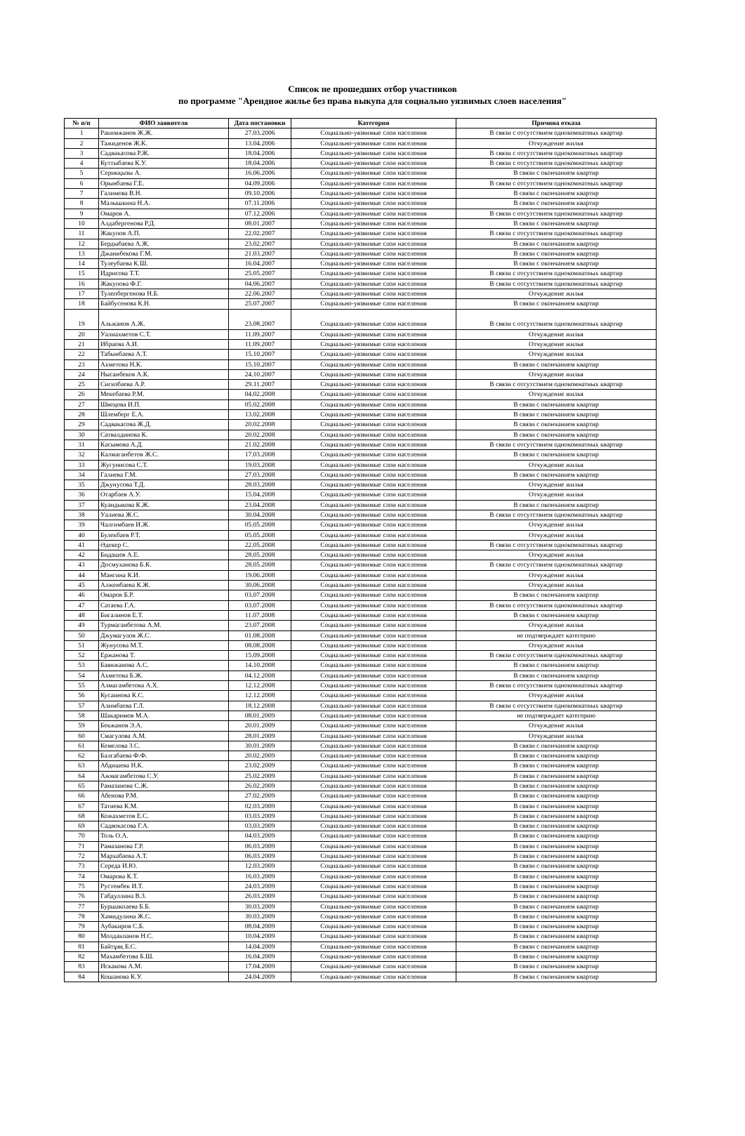Список не прошедших отбор участников
по программе "Арендное жилье без права выкупа для социально уязвимых слоев населения"
| № п/п | ФИО заявителя | Дата постановки | Категория | Причина отказа |
| --- | --- | --- | --- | --- |
| 1 | Ракимжанов Ж.Ж. | 27.03.2006 | Социально-уязвимые слои населения | В связи с отсутствием однокомнатных квартир |
| 2 | Тажиденов Ж.К. | 13.04.2006 | Социально-уязвимые слои населения | Отчуждение жилья |
| 3 | Садвакасова Р.Ж. | 18.04.2006 | Социально-уязвимые слои населения | В связи с отсутствием однокомнатных квартир |
| 4 | Куттыбаева К.У. | 18.04.2006 | Социально-уязвимые слои населения | В связи с отсутствием однокомнатных квартир |
| 5 | Серикқызы А. | 16.06.2006 | Социально-уязвимые слои населения | В связи с окончанием квартир |
| 6 | Орынбаева Г.Е. | 04.09.2006 | Социально-уязвимые слои населения | В связи с отсутствием однокомнатных квартир |
| 7 | Галимова В.Н. | 09.10.2006 | Социально-уязвимые слои населения | В связи с окончанием квартир |
| 8 | Малышкина Н.А. | 07.11.2006 | Социально-уязвимые слои населения | В связи с окончанием квартир |
| 9 | Омаров А. | 07.12.2006 | Социально-уязвимые слои населения | В связи с отсутствием однокомнатных квартир |
| 10 | Алдабергенова Р.Д. | 08.01.2007 | Социально-уязвимые слои населения | В связи с окончанием квартир |
| 11 | Жакупов А.П. | 22.02.2007 | Социально-уязвимые слои населения | В связи с отсутствием однокомнатных квартир |
| 12 | Бердыбаева А.Ж. | 23.02.2007 | Социально-уязвимые слои населения | В связи с окончанием квартир |
| 13 | Джанибекова Г.М. | 21.03.2007 | Социально-уязвимые слои населения | В связи с окончанием квартир |
| 14 | Тулеубаева К.Ш. | 16.04.2007 | Социально-уязвимые слои населения | В связи с окончанием квартир |
| 15 | Идрисова Т.Т. | 25.05.2007 | Социально-уязвимые слои населения | В связи с отсутствием однокомнатных квартир |
| 16 | Жакупова Ф.Г. | 04.06.2007 | Социально-уязвимые слои населения | В связи с отсутствием однокомнатных квартир |
| 17 | Тулепбергенова Н.Б. | 22.06.2007 | Социально-уязвимые слои населения | Отчуждение жилья |
| 18 | Байбусенова К.Н. | 25.07.2007 | Социально-уязвимые слои населения | В связи с окончанием квартир |
| 19 | Альжанов А.Ж. | 23.08.2007 | Социально-уязвимые слои населения | В связи с отсутствием однокомнатных квартир |
| 20 | Уалиахметов С.Т. | 11.09.2007 | Социально-уязвимые слои населения | Отчуждение жилья |
| 21 | Ибраева А.И. | 11.09.2007 | Социально-уязвимые слои населения | Отчуждение жилья |
| 22 | Табынбаева А.Т. | 15.10.2007 | Социально-уязвимые слои населения | Отчуждение жилья |
| 23 | Ахметова Н.К. | 15.10.2007 | Социально-уязвимые слои населения | В связи с окончанием квартир |
| 24 | Нысанбеков А.К. | 24.10.2007 | Социально-уязвимые слои населения | Отчуждение жилья |
| 25 | Сигизбаева А.Р. | 29.11.2007 | Социально-уязвимые слои населения | В связи с отсутствием однокомнатных квартир |
| 26 | Мекебаева Р.М. | 04.02.2008 | Социально-уязвимые слои населения | Отчуждение жилья |
| 27 | Швецова И.П. | 05.02.2008 | Социально-уязвимые слои населения | В связи с окончанием квартир |
| 28 | Шлемберг Е.А. | 13.02.2008 | Социально-уязвимые слои населения | В связи с окончанием квартир |
| 29 | Садвакасова Ж.Д. | 20.02.2008 | Социально-уязвимые слои населения | В связи с окончанием квартир |
| 30 | Сатвалдинова К. | 20.02.2008 | Социально-уязвимые слои населения | В связи с окончанием квартир |
| 31 | Касымова А.Д. | 21.02.2008 | Социально-уязвимые слои населения | В связи с отсутствием однокомнатных квартир |
| 32 | Калмаганбетов Ж.С. | 17.03.2008 | Социально-уязвимые слои населения | В связи с окончанием квартир |
| 33 | Жугунисова С.Т. | 19.03.2008 | Социально-уязвимые слои населения | Отчуждение жилья |
| 34 | Галиева Г.М. | 27.03.2008 | Социально-уязвимые слои населения | В связи с окончанием квартир |
| 35 | Джунусова Т.Д. | 28.03.2008 | Социально-уязвимые слои населения | Отчуждение жилья |
| 36 | Отарбаев А.У. | 15.04.2008 | Социально-уязвимые слои населения | Отчуждение жилья |
| 37 | Куандыкова К.Ж. | 23.04.2008 | Социально-уязвимые слои населения | В связи с окончанием квартир |
| 38 | Уалиева Ж.С. | 30.04.2008 | Социально-уязвимые слои населения | В связи с отсутствием однокомнатных квартир |
| 39 | Чалгимбаев И.Ж. | 05.05.2008 | Социально-уязвимые слои населения | Отчуждение жилья |
| 40 | Булекбаев Р.Т. | 05.05.2008 | Социально-уязвимые слои населения | Отчуждение жилья |
| 41 | Әдекер С. | 22.05.2008 | Социально-уязвимые слои населения | В связи с отсутствием однокомнатных квартир |
| 42 | Бидашев А.Е. | 28.05.2008 | Социально-уязвимые слои населения | Отчуждение жилья |
| 43 | Досмуханова Б.К. | 28.05.2008 | Социально-уязвимые слои населения | В связи с отсутствием однокомнатных квартир |
| 44 | Мангина К.И. | 19.06.2008 | Социально-уязвимые слои населения | Отчуждение жилья |
| 45 | Алженбаева К.Ж. | 30.06.2008 | Социально-уязвимые слои населения | Отчуждение жилья |
| 46 | Омаров Б.Р. | 03.07.2008 | Социально-уязвимые слои населения | В связи с окончанием квартир |
| 47 | Сатаева Г.А. | 03.07.2008 | Социально-уязвимые слои населения | В связи с отсутствием однокомнатных квартир |
| 48 | Бигалинов Е.Т. | 11.07.2008 | Социально-уязвимые слои населения | В связи с окончанием квартир |
| 49 | Турмаганбетова А.М. | 23.07.2008 | Социально-уязвимые слои населения | Отчуждение жилья |
| 50 | Джумагулов Ж.С. | 01.08.2008 | Социально-уязвимые слои населения | не подтверждает категорию |
| 51 | Жунусова М.Т. | 08.08.2008 | Социально-уязвимые слои населения | Отчуждение жилья |
| 52 | Ержанова Т. | 15.09.2008 | Социально-уязвимые слои населения | В связи с отсутствием однокомнатных квартир |
| 53 | Баянжанова А.С. | 14.10.2008 | Социально-уязвимые слои населения | В связи с окончанием квартир |
| 54 | Ахметова Б.Ж. | 04.12.2008 | Социально-уязвимые слои населения | В связи с окончанием квартир |
| 55 | Алмагамбетова А.Х. | 12.12.2008 | Социально-уязвимые слои населения | В связи с отсутствием однокомнатных квартир |
| 56 | Кусаинова К.С. | 12.12.2008 | Социально-уязвимые слои населения | Отчуждение жилья |
| 57 | Алимбаева Г.Л. | 18.12.2008 | Социально-уязвимые слои населения | В связи с отсутствием однокомнатных квартир |
| 58 | Шакаримов М.А. | 08.01.2009 | Социально-уязвимые слои населения | не подтверждает категорию |
| 59 | Бекжанов Э.А. | 20.01.2009 | Социально-уязвимые слои населения | Отчуждение жилья |
| 60 | Смагулова А.М. | 28.01.2009 | Социально-уязвимые слои населения | Отчуждение жилья |
| 61 | Кемелова З.С. | 30.01.2009 | Социально-уязвимые слои населения | В связи с окончанием квартир |
| 62 | Балгабаева Ф.Ф. | 20.02.2009 | Социально-уязвимые слои населения | В связи с окончанием квартир |
| 63 | Абдишева Н.К. | 23.02.2009 | Социально-уязвимые слои населения | В связи с окончанием квартир |
| 64 | Ажмагамбетова С.У. | 25.02.2009 | Социально-уязвимые слои населения | В связи с окончанием квартир |
| 65 | Рамазанова С.Ж. | 26.02.2009 | Социально-уязвимые слои населения | В связи с окончанием квартир |
| 66 | Абенова Р.М. | 27.02.2009 | Социально-уязвимые слои населения | В связи с окончанием квартир |
| 67 | Татиева К.М. | 02.03.2009 | Социально-уязвимые слои населения | В связи с окончанием квартир |
| 68 | Кожахметов Е.С. | 03.03.2009 | Социально-уязвимые слои населения | В связи с окончанием квартир |
| 69 | Садвокасова Г.А. | 03.03.2009 | Социально-уязвимые слои населения | В связи с окончанием квартир |
| 70 | Толь О.А. | 04.03.2009 | Социально-уязвимые слои населения | В связи с окончанием квартир |
| 71 | Рамазанова Г.Р. | 06.03.2009 | Социально-уязвимые слои населения | В связи с окончанием квартир |
| 72 | Мархабаева А.Т. | 06.03.2009 | Социально-уязвимые слои населения | В связи с окончанием квартир |
| 73 | Середа И.Ю. | 12.03.2009 | Социально-уязвимые слои населения | В связи с окончанием квартир |
| 74 | Омарова К.Т. | 16.03.2009 | Социально-уязвимые слои населения | В связи с окончанием квартир |
| 75 | Рустембек И.Т. | 24.03.2009 | Социально-уязвимые слои населения | В связи с окончанием квартир |
| 76 | Габдуллина В.З. | 26.03.2009 | Социально-уязвимые слои населения | В связи с окончанием квартир |
| 77 | Буршакпаева Б.Б. | 30.03.2009 | Социально-уязвимые слои населения | В связи с окончанием квартир |
| 78 | Хамидулина Ж.С. | 30.03.2009 | Социально-уязвимые слои населения | В связи с окончанием квартир |
| 79 | Аубакиров С.Б. | 08.04.2009 | Социально-уязвимые слои населения | В связи с окончанием квартир |
| 80 | Молдакпанов Н.С. | 10.04.2009 | Социально-уязвимые слои населения | В связи с окончанием квартир |
| 81 | Байтұяқ Б.С. | 14.04.2009 | Социально-уязвимые слои населения | В связи с окончанием квартир |
| 82 | Махамбетова Б.Ш. | 16.04.2009 | Социально-уязвимые слои населения | В связи с окончанием квартир |
| 83 | Искакова А.М. | 17.04.2009 | Социально-уязвимые слои населения | В связи с окончанием квартир |
| 84 | Кошанова К.У. | 24.04.2009 | Социально-уязвимые слои населения | В связи с окончанием квартир |